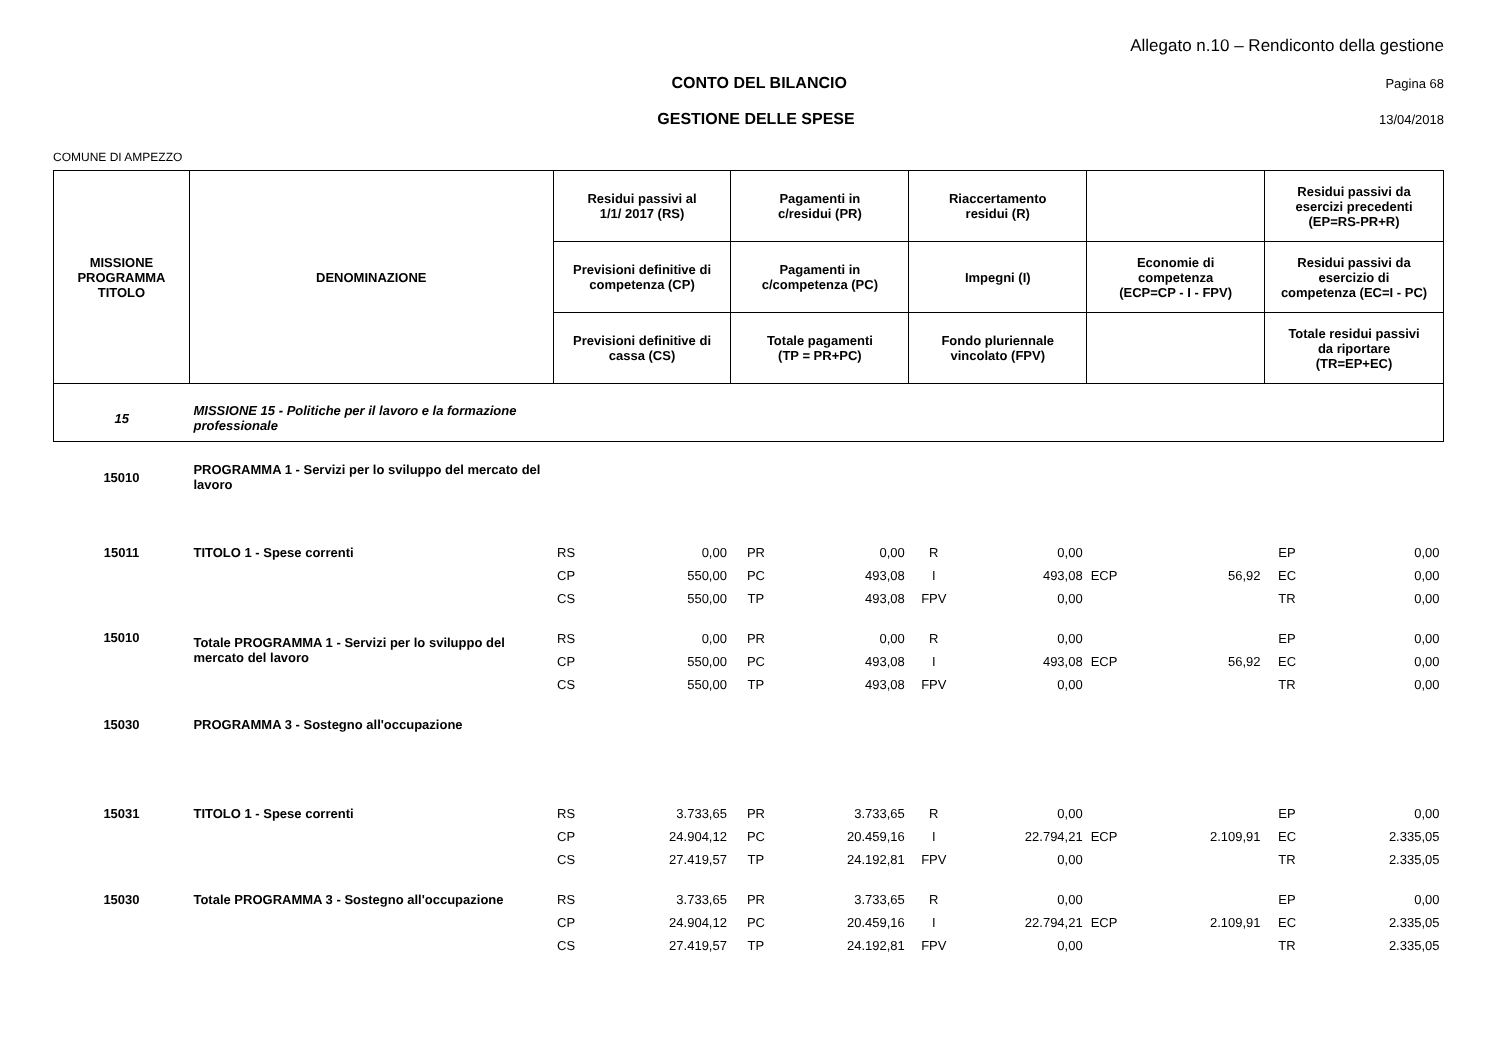Allegato n.10 – Rendiconto della gestione
CONTO DEL BILANCIO Pagina 68
GESTIONE DELLE SPESE 13/04/2018
COMUNE DI AMPEZZO
| MISSIONE PROGRAMMA TITOLO | DENOMINAZIONE | Residui passivi al 1/1/ 2017 (RS) | | Pagamenti in c/residui (PR) | | Riaccertamento residui (R) | | | | Residui passivi da esercizi precedenti (EP=RS-PR+R) | |
| --- | --- | --- | --- | --- | --- | --- | --- | --- | --- | --- | --- |
| | | Previsioni definitive di competenza (CP) | | Pagamenti in c/competenza (PC) | | Impegni (I) | | Economie di competenza (ECP=CP - I - FPV) | | Residui passivi da esercizio di competenza (EC=I - PC) | |
| | | Previsioni definitive di cassa (CS) | | Totale pagamenti (TP = PR+PC) | | Fondo pluriennale vincolato (FPV) | | | | Totale residui passivi da riportare (TR=EP+EC) | |
| 15 | MISSIONE 15 - Politiche per il lavoro e la formazione professionale | | | | | | | | | | |
| 15010 | PROGRAMMA 1 - Servizi per lo sviluppo del mercato del lavoro | | | | | | | | | | |
| 15011 | TITOLO 1 - Spese correnti | RS | 0,00 | PR | 0,00 | R | 0,00 | | | EP | 0,00 |
| | | CP | 550,00 | PC | 493,08 | I | 493,08 | ECP | 56,92 | EC | 0,00 |
| | | CS | 550,00 | TP | 493,08 | FPV | 0,00 | | | TR | 0,00 |
| 15010 | Totale PROGRAMMA 1 - Servizi per lo sviluppo del mercato del lavoro | RS | 0,00 | PR | 0,00 | R | 0,00 | | | EP | 0,00 |
| | | CP | 550,00 | PC | 493,08 | I | 493,08 | ECP | 56,92 | EC | 0,00 |
| | | CS | 550,00 | TP | 493,08 | FPV | 0,00 | | | TR | 0,00 |
| 15030 | PROGRAMMA 3 - Sostegno all'occupazione | | | | | | | | | | |
| 15031 | TITOLO 1 - Spese correnti | RS | 3.733,65 | PR | 3.733,65 | R | 0,00 | | | EP | 0,00 |
| | | CP | 24.904,12 | PC | 20.459,16 | I | 22.794,21 | ECP | 2.109,91 | EC | 2.335,05 |
| | | CS | 27.419,57 | TP | 24.192,81 | FPV | 0,00 | | | TR | 2.335,05 |
| 15030 | Totale PROGRAMMA 3 - Sostegno all'occupazione | RS | 3.733,65 | PR | 3.733,65 | R | 0,00 | | | EP | 0,00 |
| | | CP | 24.904,12 | PC | 20.459,16 | I | 22.794,21 | ECP | 2.109,91 | EC | 2.335,05 |
| | | CS | 27.419,57 | TP | 24.192,81 | FPV | 0,00 | | | TR | 2.335,05 |